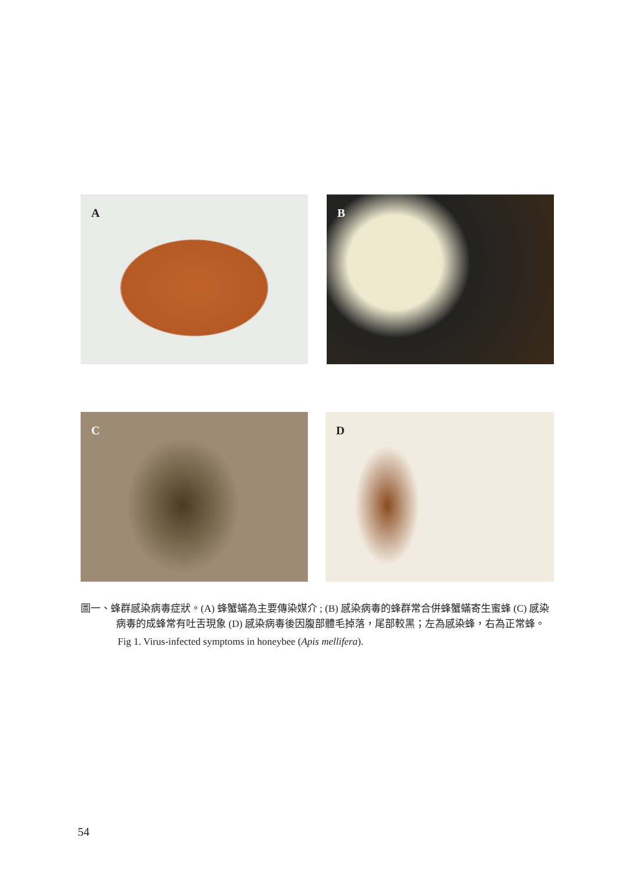A
B
C
D
圖一、蜂群感染病毒症狀。(A) 蜂蟹蟎為主要傳染媒介 ; (B) 感染病毒的蜂群常合併蜂蟹蟎寄生蜜蜂 (C) 感染病毒的成蜂常有吐舌現象 (D) 感染病毒後因腹部體毛掉落，尾部較黑；左為感染蜂，右為正常蜂。
Fig 1. Virus-infected symptoms in honeybee (Apis mellifera).
54